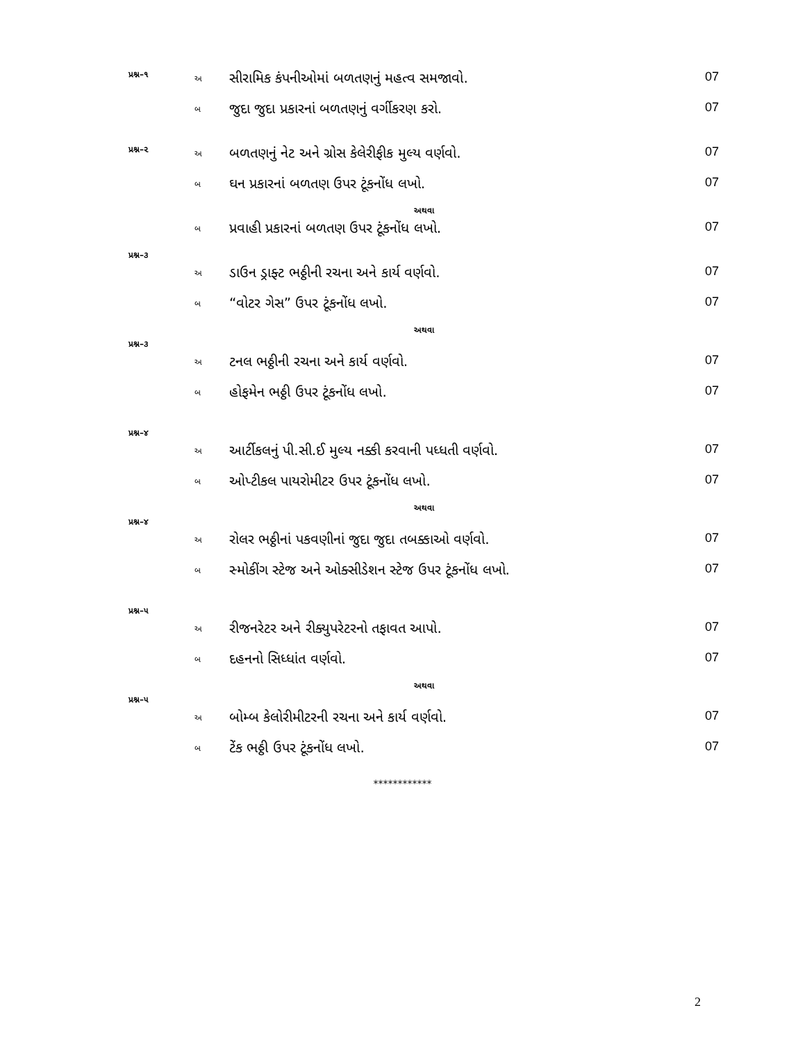| પ્રશ્ન–૧ | અ | સીરામિક કંપનીઓમાં બળતણનું મહત્વ સમજાવો. | 07 |
| | બ | જુદા જુદા પ્રકારનાં બળતણનું વર્ગીકરણ કરો. | 07 |
| પ્રશ્ન–૨ | અ | બળતણનું નેટ અને ગ્રોસ કેલેરીફીક મુલ્ય વર્ણવો. | 07 |
| | બ | ઘન પ્રકારનાં બળતણ ઉપર ટૂંકનોંધ લખો. | 07 |
| અથવા | | | |
| | બ | પ્રવાહી પ્રકારનાં બળતણ ઉપર ટૂંકનોંધ લખો. | 07 |
| પ્રશ્ન–૩ | | | |
| | અ | ડાઉન ડ્રાફ્ટ ભઠ્ઠીની રચના અને કાર્ય વર્ણવો. | 07 |
| | બ | “વોટર ગેસ” ઉપર ટૂંકનોંધ લખો. | 07 |
| અથવા | | | |
| પ્રશ્ન–૩ | | | |
| | અ | ટનલ ભઠ્ઠીની રચના અને કાર્ય વર્ણવો. | 07 |
| | બ | હોફમેન ભઠ્ઠી ઉપર ટૂંકનોંધ લખો. | 07 |
| પ્રશ્ન–૪ | | | |
| | અ | આર્ટીકલનું પી.સી.ઈ મુલ્ય નક્કી કરવાની પધ્ધતી વર્ણવો. | 07 |
| | બ | ઓપ્ટીકલ પાયરોમીટર ઉપર ટૂંકનોંધ લખો. | 07 |
| અથવા | | | |
| પ્રશ્ન–૪ | | | |
| | અ | રોલર ભઠ્ઠીનાં પકવણીનાં જુદા જુદા તબક્કાઓ વર્ણવો. | 07 |
| | બ | સ્મોકીંગ સ્ટેજ અને ઓક્સીડેશન સ્ટેજ ઉપર ટૂંકનોંધ લખો. | 07 |
| પ્રશ્ન–૫ | | | |
| | અ | રીજનરેટર અને રીક્યુપરેટરનો તફાવત આપો. | 07 |
| | બ | દહનનો સિધ્ધાંત વર્ણવો. | 07 |
| અથવા | | | |
| પ્રશ્ન–૫ | | | |
| | અ | બોમ્બ કેલોરીમીટરની રચના અને કાર્ય વર્ણવો. | 07 |
| | બ | ટેંક ભઠ્ઠી ઉપર ટૂંકનોંધ લખો. | 07 |
************
2